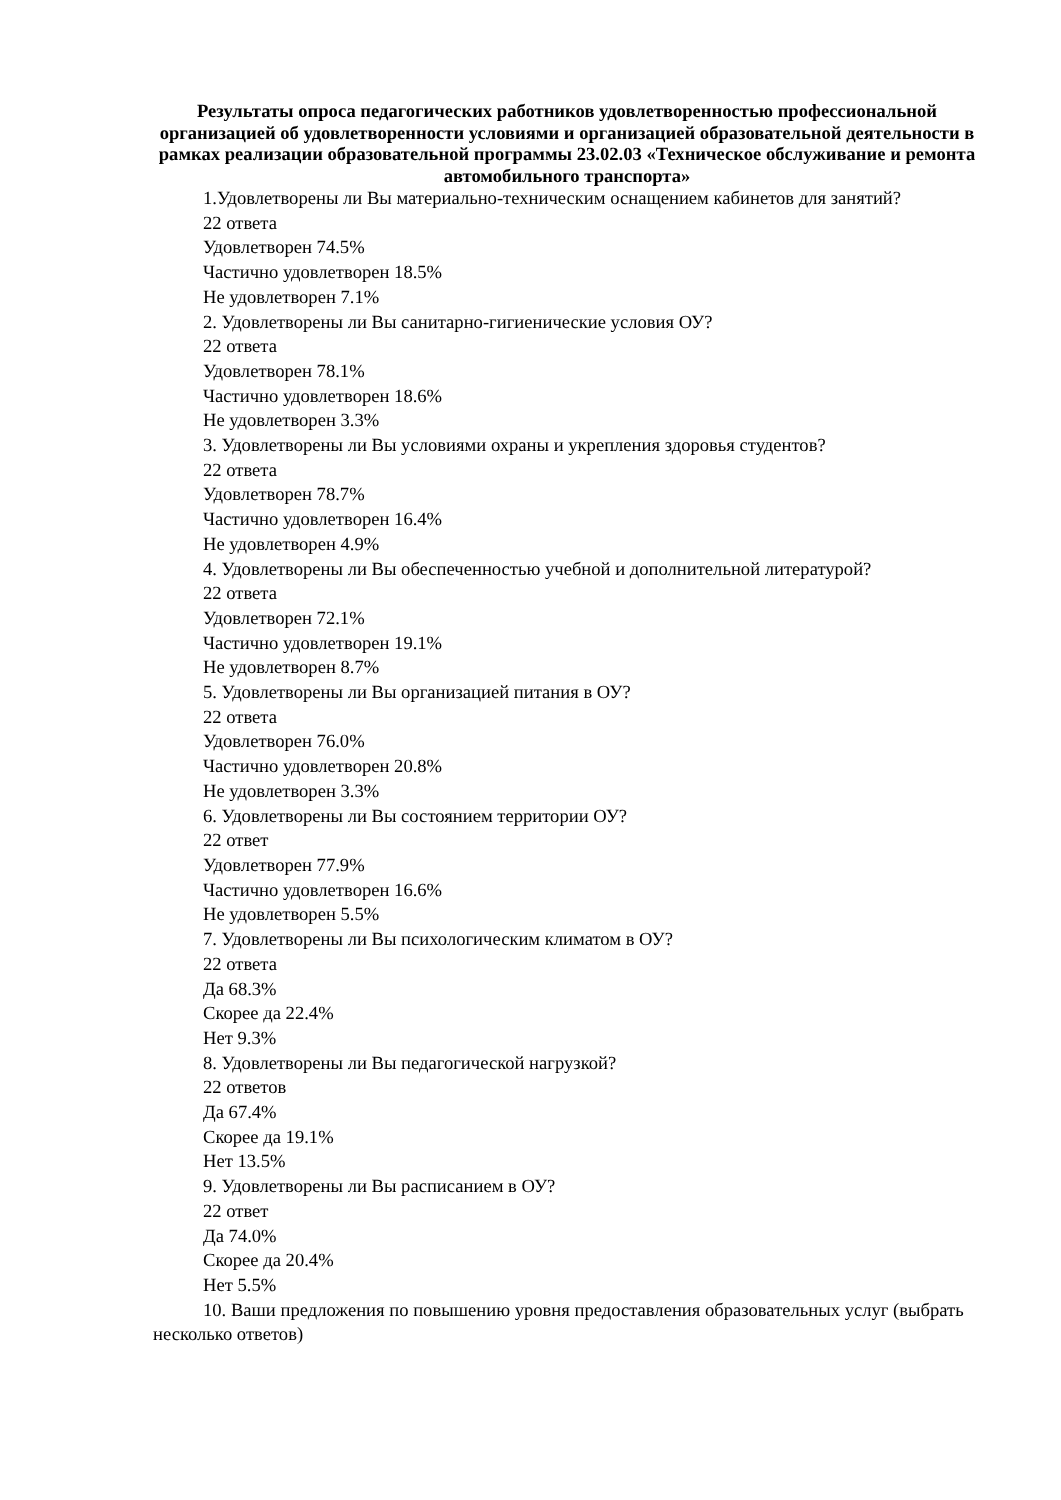Результаты опроса педагогических работников удовлетворенностью профессиональной организацией об удовлетворенности условиями и организацией образовательной деятельности в рамках реализации образовательной программы 23.02.03 «Техническое обслуживание и ремонта автомобильного транспорта»
1.Удовлетворены ли Вы материально-техническим оснащением кабинетов для занятий?
22 ответа
Удовлетворен 74.5%
Частично удовлетворен 18.5%
Не удовлетворен 7.1%
2. Удовлетворены ли Вы санитарно-гигиенические условия ОУ?
22 ответа
Удовлетворен 78.1%
Частично удовлетворен 18.6%
Не удовлетворен 3.3%
3. Удовлетворены ли Вы условиями охраны и укрепления здоровья студентов?
22 ответа
Удовлетворен 78.7%
Частично удовлетворен 16.4%
Не удовлетворен 4.9%
4. Удовлетворены ли Вы обеспеченностью учебной и дополнительной литературой?
22 ответа
Удовлетворен 72.1%
Частично удовлетворен 19.1%
Не удовлетворен 8.7%
5. Удовлетворены ли Вы организацией питания в ОУ?
22 ответа
Удовлетворен 76.0%
Частично удовлетворен 20.8%
Не удовлетворен 3.3%
6. Удовлетворены ли Вы состоянием территории ОУ?
22 ответ
Удовлетворен 77.9%
Частично удовлетворен 16.6%
Не удовлетворен 5.5%
7. Удовлетворены ли Вы психологическим климатом в ОУ?
22 ответа
Да 68.3%
Скорее да 22.4%
Нет 9.3%
8. Удовлетворены ли Вы педагогической нагрузкой?
22 ответов
Да 67.4%
Скорее да 19.1%
Нет 13.5%
9. Удовлетворены ли Вы расписанием в ОУ?
22 ответ
Да 74.0%
Скорее да 20.4%
Нет 5.5%
10. Ваши предложения по повышению уровня предоставления образовательных услуг (выбрать несколько ответов)